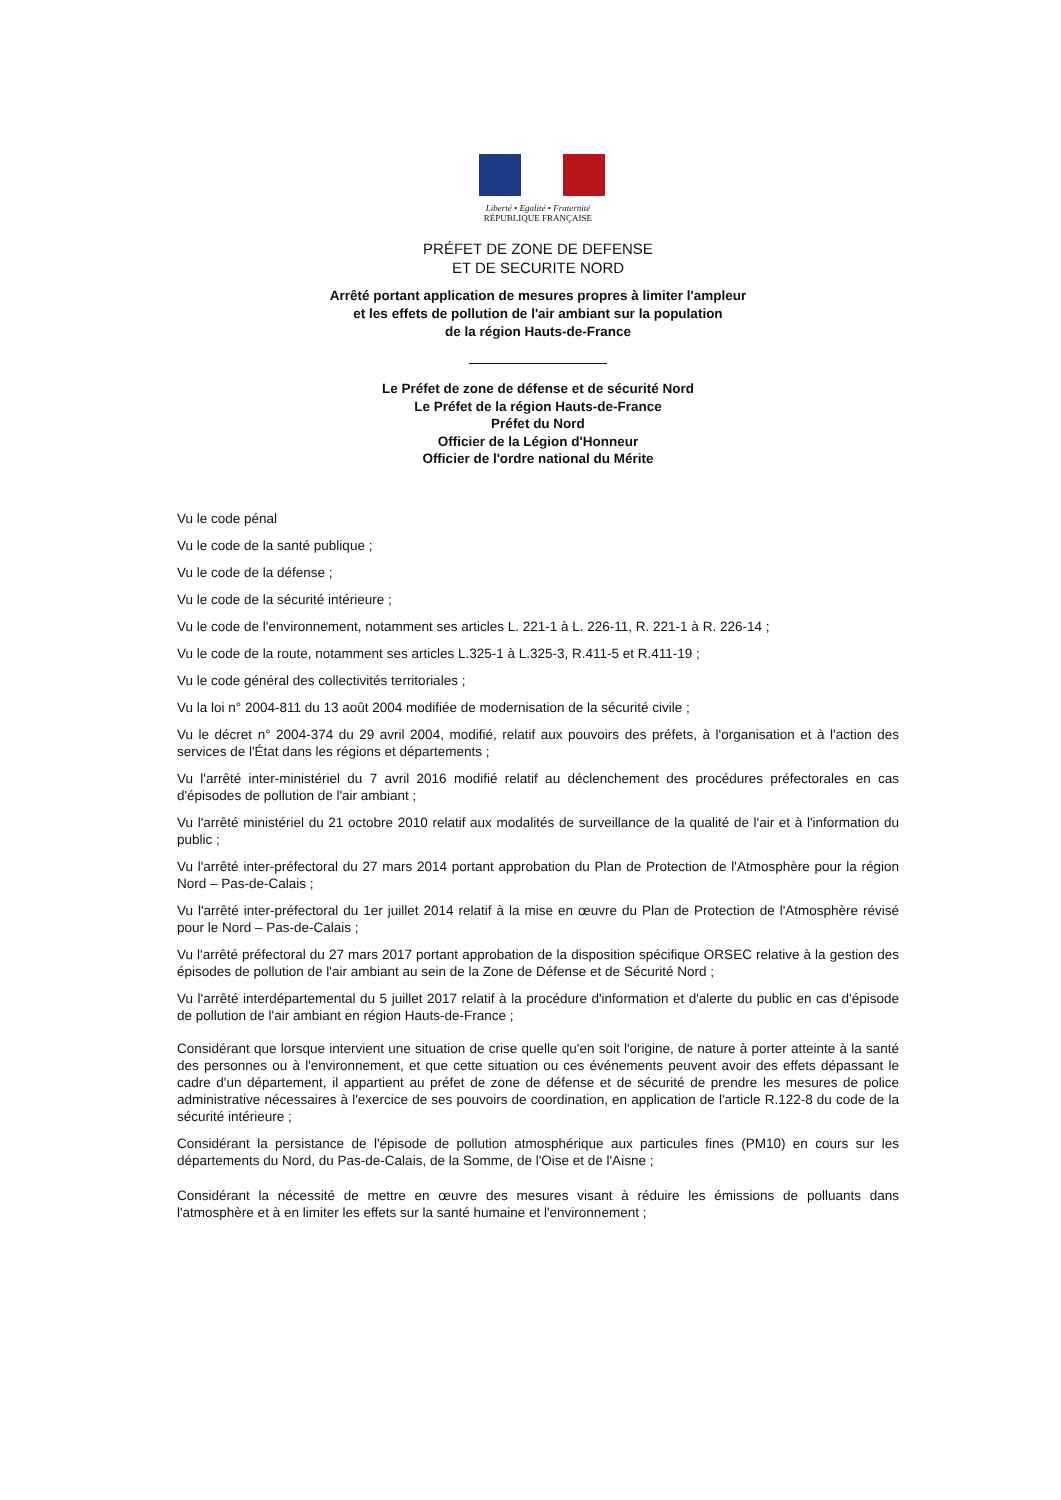Liberté • Egalité • Fraternité
RÉPUBLIQUE FRANÇAISE
PRÉFET DE ZONE DE DEFENSE
ET DE SECURITE NORD
Arrêté portant application de mesures propres à limiter l'ampleur
et les effets de pollution de l'air ambiant sur la population
de la région Hauts-de-France
Le Préfet de zone de défense et de sécurité Nord
Le Préfet de la région Hauts-de-France
Préfet du Nord
Officier de la Légion d'Honneur
Officier de l'ordre national du Mérite
Vu le code pénal
Vu le code de la santé publique ;
Vu le code de la défense ;
Vu le code de la sécurité intérieure ;
Vu le code de l'environnement, notamment ses articles L. 221-1 à L. 226-11, R. 221-1 à R. 226-14 ;
Vu le code de la route, notamment ses articles L.325-1 à L.325-3, R.411-5 et R.411-19 ;
Vu le code général des collectivités territoriales ;
Vu la loi n° 2004-811 du 13 août 2004 modifiée de modernisation de la sécurité civile ;
Vu le décret n° 2004-374 du 29 avril 2004, modifié, relatif aux pouvoirs des préfets, à l'organisation et à l'action des services de l'État dans les régions et départements ;
Vu l'arrêté inter-ministériel du 7 avril 2016 modifié relatif au déclenchement des procédures préfectorales en cas d'épisodes de pollution de l'air ambiant ;
Vu l'arrêté ministériel du 21 octobre 2010 relatif aux modalités de surveillance de la qualité de l'air et à l'information du public ;
Vu l'arrêté inter-préfectoral du 27 mars 2014 portant approbation du Plan de Protection de l'Atmosphère pour la région Nord – Pas-de-Calais ;
Vu l'arrêté inter-préfectoral du 1er juillet 2014 relatif à la mise en œuvre du Plan de Protection de l'Atmosphère révisé pour le Nord – Pas-de-Calais ;
Vu l'arrêté préfectoral du 27 mars 2017 portant approbation de la disposition spécifique ORSEC relative à la gestion des épisodes de pollution de l'air ambiant au sein de la Zone de Défense et de Sécurité Nord ;
Vu l'arrêté interdépartemental du 5 juillet 2017 relatif à la procédure d'information et d'alerte du public en cas d'épisode de pollution de l'air ambiant en région Hauts-de-France ;
Considérant que lorsque intervient une situation de crise quelle qu'en soit l'origine, de nature à porter atteinte à la santé des personnes ou à l'environnement, et que cette situation ou ces événements peuvent avoir des effets dépassant le cadre d'un département, il appartient au préfet de zone de défense et de sécurité de prendre les mesures de police administrative nécessaires à l'exercice de ses pouvoirs de coordination, en application de l'article R.122-8 du code de la sécurité intérieure ;
Considérant la persistance de l'épisode de pollution atmosphérique aux particules fines (PM10) en cours sur les départements du Nord, du Pas-de-Calais, de la Somme, de l'Oise et de l'Aisne ;
Considérant la nécessité de mettre en œuvre des mesures visant à réduire les émissions de polluants dans l'atmosphère et à en limiter les effets sur la santé humaine et l'environnement ;